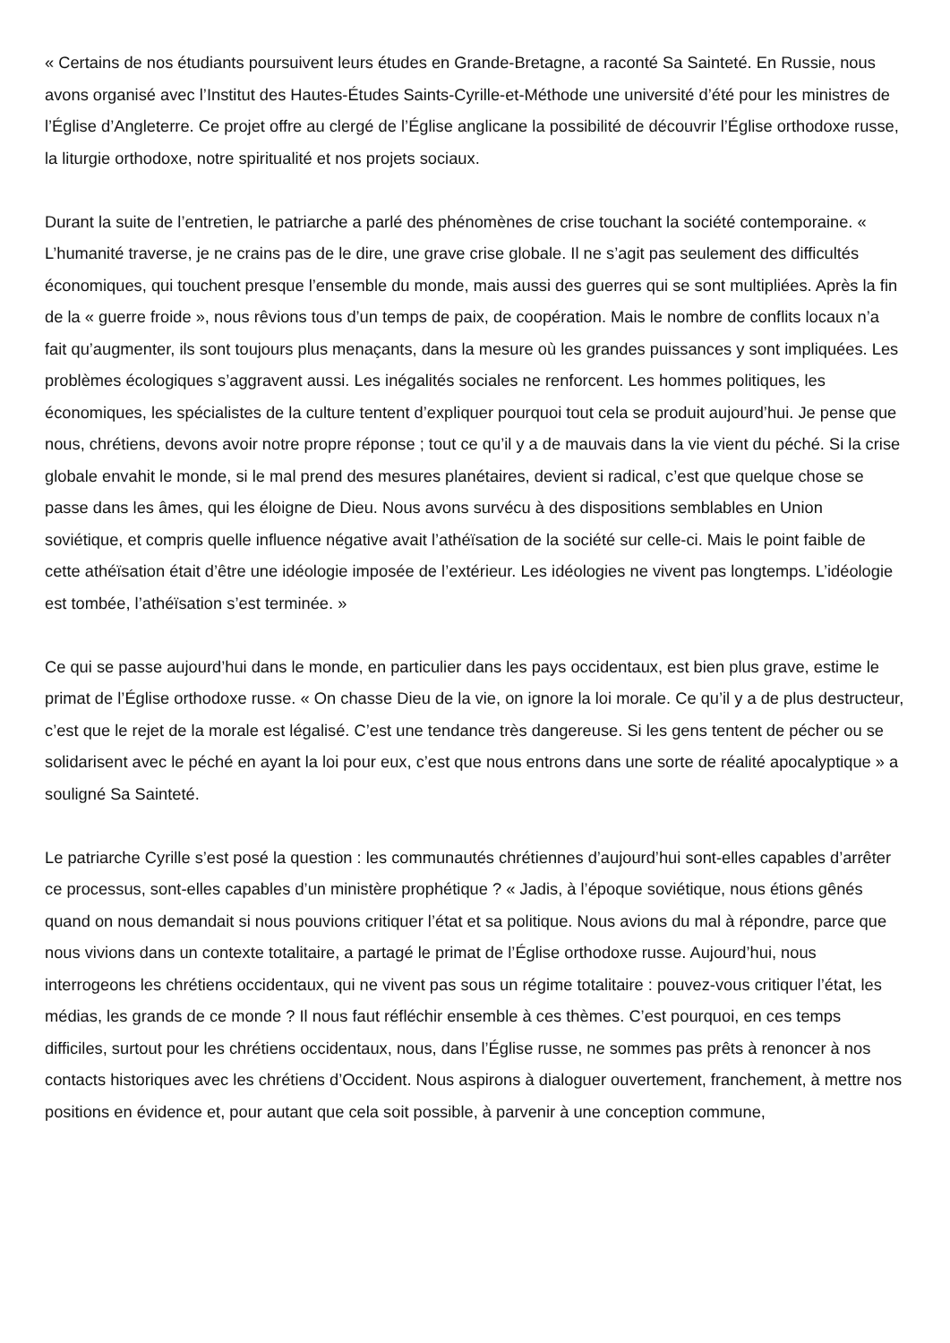« Certains de nos étudiants poursuivent leurs études en Grande-Bretagne, a raconté Sa Sainteté. En Russie, nous avons organisé avec l’Institut des Hautes-Études Saints-Cyrille-et-Méthode une université d’été pour les ministres de l’Église d’Angleterre. Ce projet offre au clergé de l’Église anglicane la possibilité de découvrir l’Église orthodoxe russe, la liturgie orthodoxe, notre spiritualité et nos projets sociaux.
Durant la suite de l’entretien, le patriarche a parlé des phénomènes de crise touchant la société contemporaine. « L’humanité traverse, je ne crains pas de le dire, une grave crise globale. Il ne s’agit pas seulement des difficultés économiques, qui touchent presque l’ensemble du monde, mais aussi des guerres qui se sont multipliées. Après la fin de la « guerre froide », nous rêvions tous d’un temps de paix, de coopération. Mais le nombre de conflits locaux n’a fait qu’augmenter, ils sont toujours plus menaçants, dans la mesure où les grandes puissances y sont impliquées. Les problèmes écologiques s’aggravent aussi. Les inégalités sociales ne renforcent. Les hommes politiques, les économiques, les spécialistes de la culture tentent d’expliquer pourquoi tout cela se produit aujourd’hui. Je pense que nous, chrétiens, devons avoir notre propre réponse ; tout ce qu’il y a de mauvais dans la vie vient du péché. Si la crise globale envahit le monde, si le mal prend des mesures planétaires, devient si radical, c’est que quelque chose se passe dans les âmes, qui les éloigne de Dieu. Nous avons survécu à des dispositions semblables en Union soviétique, et compris quelle influence négative avait l’athéïsation de la société sur celle-ci. Mais le point faible de cette athéïsation était d’être une idéologie imposée de l’extérieur. Les idéologies ne vivent pas longtemps. L’idéologie est tombée, l’athéïsation s’est terminée. »
Ce qui se passe aujourd’hui dans le monde, en particulier dans les pays occidentaux, est bien plus grave, estime le primat de l’Église orthodoxe russe. « On chasse Dieu de la vie, on ignore la loi morale. Ce qu’il y a de plus destructeur, c’est que le rejet de la morale est légalisé. C’est une tendance très dangereuse. Si les gens tentent de pécher ou se solidarisent avec le péché en ayant la loi pour eux, c’est que nous entrons dans une sorte de réalité apocalyptique » a souligné Sa Sainteté.
Le patriarche Cyrille s’est posé la question : les communautés chrétiennes d’aujourd’hui sont-elles capables d’arrêter ce processus, sont-elles capables d’un ministère prophétique ? « Jadis, à l’époque soviétique, nous étions gênés quand on nous demandait si nous pouvions critiquer l’état et sa politique. Nous avions du mal à répondre, parce que nous vivions dans un contexte totalitaire, a partagé le primat de l’Église orthodoxe russe. Aujourd’hui, nous interrogeons les chrétiens occidentaux, qui ne vivent pas sous un régime totalitaire : pouvez-vous critiquer l’état, les médias, les grands de ce monde ? Il nous faut réfléchir ensemble à ces thèmes. C’est pourquoi, en ces temps difficiles, surtout pour les chrétiens occidentaux, nous, dans l’Église russe, ne sommes pas prêts à renoncer à nos contacts historiques avec les chrétiens d’Occident. Nous aspirons à dialoguer ouvertement, franchement, à mettre nos positions en évidence et, pour autant que cela soit possible, à parvenir à une conception commune,